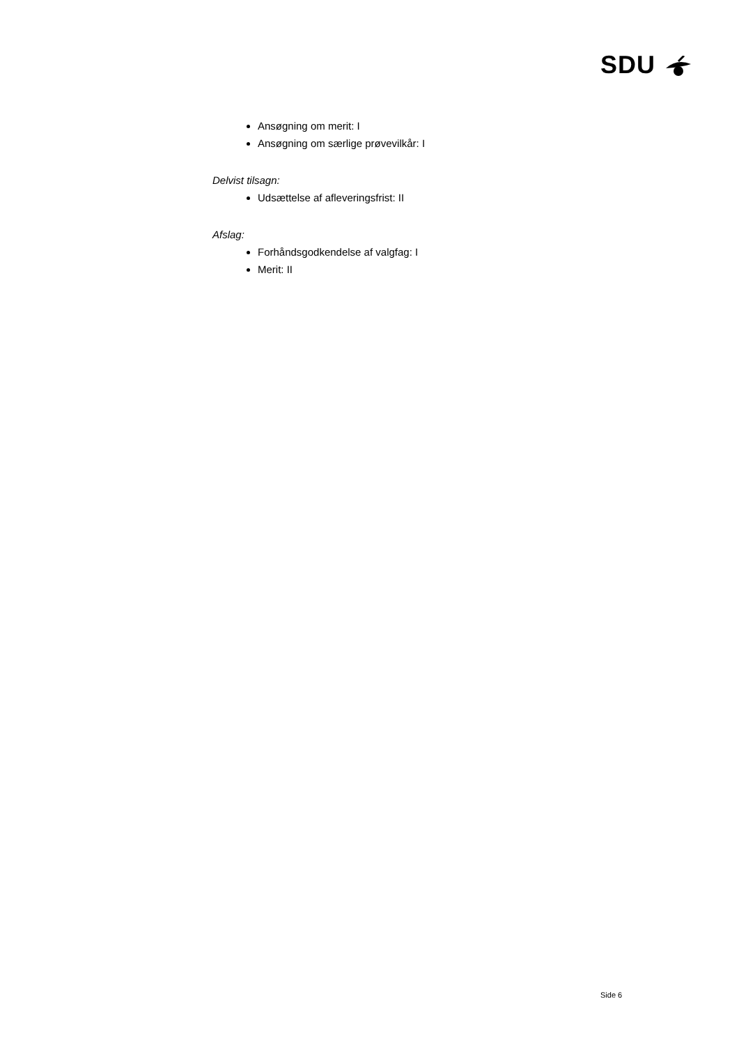SDU
Ansøgning om merit: I
Ansøgning om særlige prøvevilkår: I
Delvist tilsagn:
Udsættelse af afleveringsfrist: II
Afslag:
Forhåndsgodkendelse af valgfag: I
Merit: II
Side 6